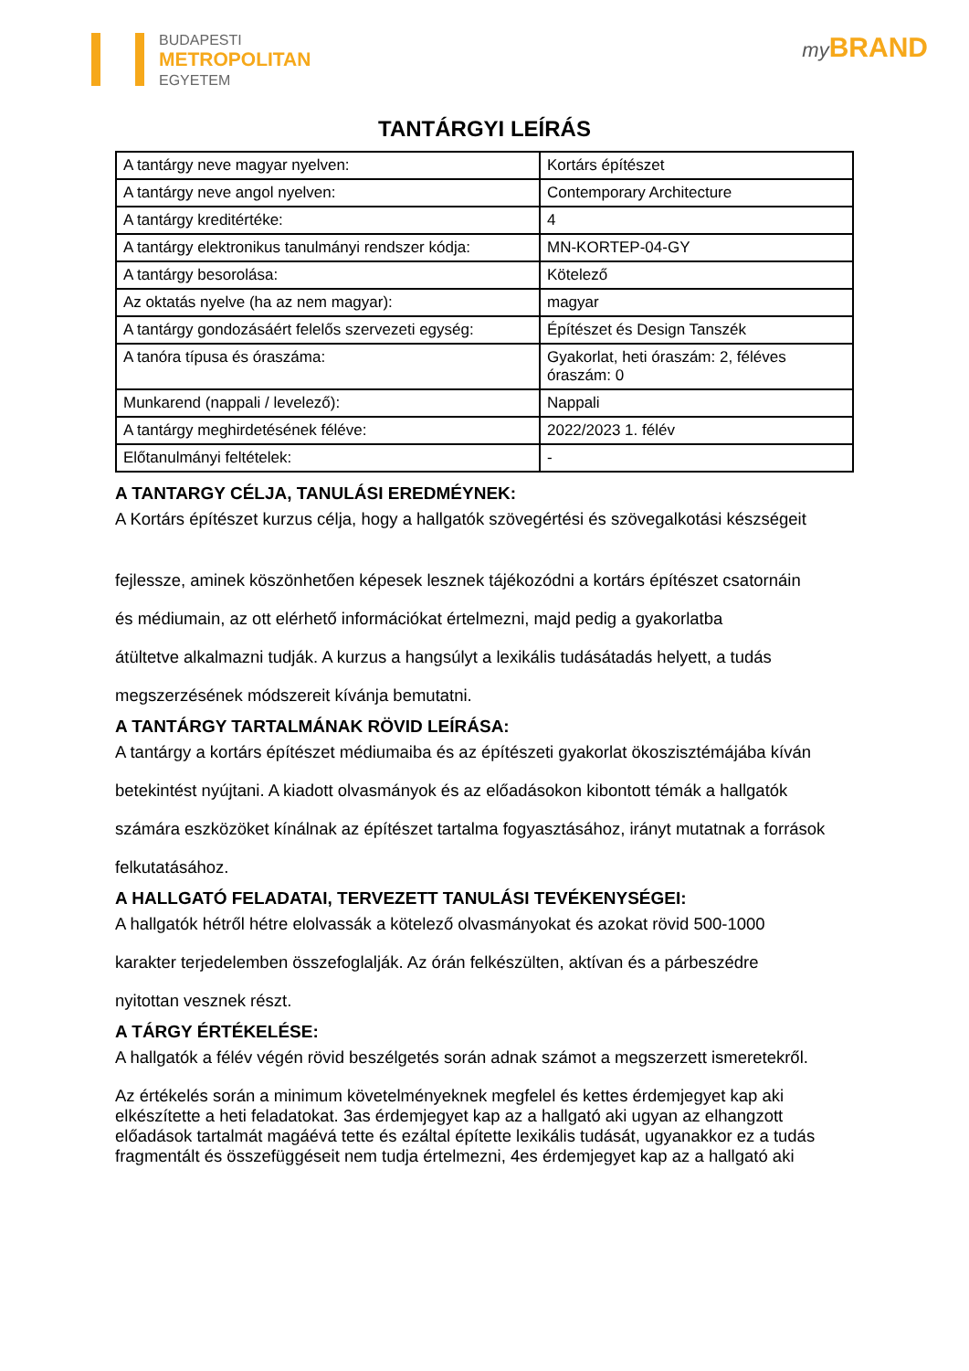BUDAPESTI
METROPOLITAN
EGYETEM
my BRAND
TANTÁRGYI LEÍRÁS
| A tantárgy neve magyar nyelven: | Kortárs építészet |
| A tantárgy neve angol nyelven: | Contemporary Architecture |
| A tantárgy kreditértéke: | 4 |
| A tantárgy elektronikus tanulmányi rendszer kódja: | MN-KORTEP-04-GY |
| A tantárgy besorolása: | Kötelező |
| Az oktatás nyelve (ha az nem magyar): | magyar |
| A tantárgy gondozásáért felelős szervezeti egység: | Építészet és Design Tanszék |
| A tanóra típusa és óraszáma: | Gyakorlat, heti óraszám: 2, féléves óraszám: 0 |
| Munkarend (nappali / levelező): | Nappali |
| A tantárgy meghirdetésének féléve: | 2022/2023 1. félév |
| Előtanulmányi feltételek: | - |
A TANTARGY CÉLJA, TANULÁSI EREDMÉYNEK:
A Kortárs építészet kurzus célja, hogy a hallgatók szövegértési és szövegalkotási készségeit
fejlessze, aminek köszönhetően képesek lesznek tájékozódni a kortárs építészet csatornáin
és médiumain, az ott elérhető információkat értelmezni, majd pedig a gyakorlatba
átültetve alkalmazni tudják. A kurzus a hangsúlyt a lexikális tudásátadás helyett, a tudás
megszerzésének módszereit kívánja bemutatni.
A TANTÁRGY TARTALMÁNAK RÖVID LEÍRÁSA:
A tantárgy a kortárs építészet médiumaiba és az építészeti gyakorlat ökoszisztémájába kíván
betekintést nyújtani. A kiadott olvasmányok és az előadásokon kibontott témák a hallgatók
számára eszközöket kínálnak az építészet tartalma fogyasztásához, irányt mutatnak a források
felkutatásához.
A HALLGATÓ FELADATAI, TERVEZETT TANULÁSI TEVÉKENYSÉGEI:
A hallgatók hétről hétre elolvassák a kötelező olvasmányokat és azokat rövid 500-1000
karakter terjedelemben összefoglalják. Az órán felkészülten, aktívan és a párbeszédre
nyitottan vesznek részt.
A TÁRGY ÉRTÉKELÉSE:
A hallgatók a félév végén rövid beszélgetés során adnak számot a megszerzett ismeretekről.
Az értékelés során a minimum követelményeknek megfelel és kettes érdemjegyet kap aki elkészítette a heti feladatokat. 3as érdemjegyet kap az a hallgató aki ugyan az elhangzott előadások tartalmát magáévá tette és ezáltal építette lexikális tudását, ugyanakkor ez a tudás
fragmentált és összefüggéseit nem tudja értelmezni, 4es érdemjegyet kap az a hallgató aki